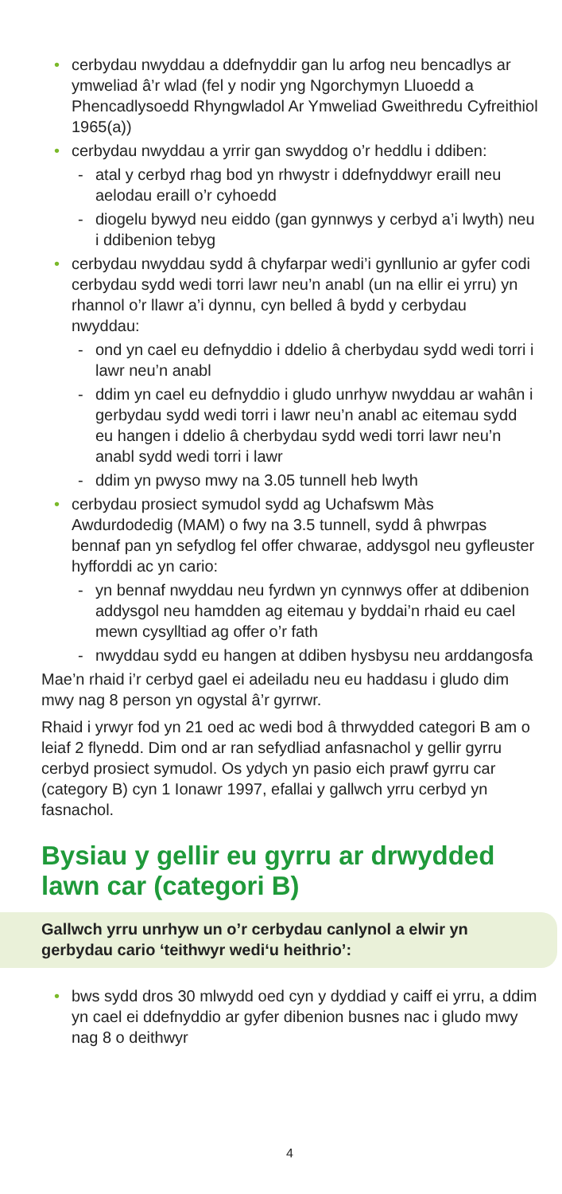• cerbydau nwyddau a ddefnyddir gan lu arfog neu bencadlys ar ymweliad â’r wlad (fel y nodir yng Ngorchymyn Lluoedd a Phencadlysoedd Rhyngwladol Ar Ymweliad Gweithredu Cyfreithiol 1965(a))
• cerbydau nwyddau a yrrir gan swyddog o’r heddlu i ddiben:
- atal y cerbyd rhag bod yn rhwystr i ddefnyddwyr eraill neu aelodau eraill o’r cyhoedd
- diogelu bywyd neu eiddo (gan gynnwys y cerbyd a’i lwyth) neu i ddibenion tebyg
• cerbydau nwyddau sydd â chyfarpar wedi’i gynllunio ar gyfer codi cerbydau sydd wedi torri lawr neu’n anabl (un na ellir ei yrru) yn rhannol o’r llawr a’i dynnu, cyn belled â bydd y cerbydau nwyddau:
- ond yn cael eu defnyddio i ddelio â cherbydau sydd wedi torri i lawr neu’n anabl
- ddim yn cael eu defnyddio i gludo unrhyw nwyddau ar wahân i gerbydau sydd wedi torri i lawr neu’n anabl ac eitemau sydd eu hangen i ddelio â cherbydau sydd wedi torri lawr neu’n anabl sydd wedi torri i lawr
- ddim yn pwyso mwy na 3.05 tunnell heb lwyth
• cerbydau prosiect symudol sydd ag Uchafswm Màs Awdurdodedig (MAM) o fwy na 3.5 tunnell, sydd â phwrpas bennaf pan yn sefydlog fel offer chwarae, addysgol neu gyfleuster hyfforddi ac yn cario:
- yn bennaf nwyddau neu fyrdwn yn cynnwys offer at ddibenion addysgol neu hamdden ag eitemau y byddai’n rhaid eu cael mewn cysylltiad ag offer o’r fath
- nwyddau sydd eu hangen at ddiben hysbysu neu arddangosfa
Mae’n rhaid i’r cerbyd gael ei adeiladu neu eu haddasu i gludo dim mwy nag 8 person yn ogystal â’r gyrrwr.
Rhaid i yrwyr fod yn 21 oed ac wedi bod â thrwydded categori B am o leiaf 2 flynedd. Dim ond ar ran sefydliad anfasnachol y gellir gyrru cerbyd prosiect symudol. Os ydych yn pasio eich prawf gyrru car (category B) cyn 1 Ionawr 1997, efallai y gallwch yrru cerbyd yn fasnachol.
Bysiau y gellir eu gyrru ar drwydded lawn car (categori B)
Gallwch yrru unrhyw un o’r cerbydau canlynol a elwir yn gerbydau cario ‘teithwyr wedi‘u heithrio’:
• bws sydd dros 30 mlwydd oed cyn y dyddiad y caiff ei yrru, a ddim yn cael ei ddefnyddio ar gyfer dibenion busnes nac i gludo mwy nag 8 o deithwyr
4